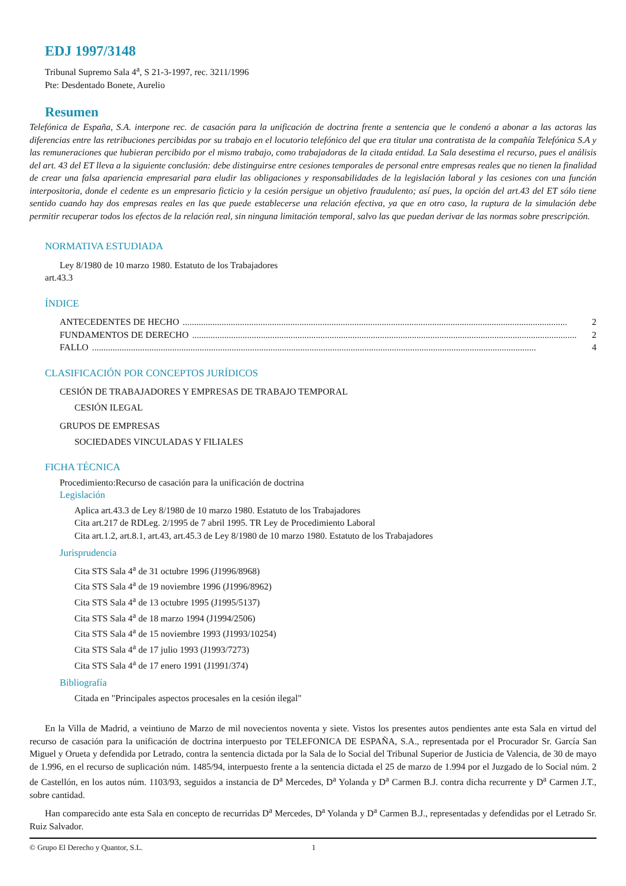EDJ 1997/3148
Tribunal Supremo Sala 4<sup>a</sup>, S 21-3-1997, rec. 3211/1996
Pte: Desdentado Bonete, Aurelio
Resumen
Telefónica de España, S.A. interpone rec. de casación para la unificación de doctrina frente a sentencia que le condenó a abonar a las actoras las diferencias entre las retribuciones percibidas por su trabajo en el locutorio telefónico del que era titular una contratista de la compañía Telefónica S.A y las remuneraciones que hubieran percibido por el mismo trabajo, como trabajadoras de la citada entidad. La Sala desestima el recurso, pues el análisis del art. 43 del ET lleva a la siguiente conclusión: debe distinguirse entre cesiones temporales de personal entre empresas reales que no tienen la finalidad de crear una falsa apariencia empresarial para eludir las obligaciones y responsabilidades de la legislación laboral y las cesiones con una función interpositoria, donde el cedente es un empresario ficticio y la cesión persigue un objetivo fraudulento; así pues, la opción del art.43 del ET sólo tiene sentido cuando hay dos empresas reales en las que puede establecerse una relación efectiva, ya que en otro caso, la ruptura de la simulación debe permitir recuperar todos los efectos de la relación real, sin ninguna limitación temporal, salvo las que puedan derivar de las normas sobre prescripción.
NORMATIVA ESTUDIADA
Ley 8/1980 de 10 marzo 1980. Estatuto de los Trabajadores
art.43.3
ÍNDICE
ANTECEDENTES DE HECHO........................................................................................................................................................................ 2
FUNDAMENTOS DE DERECHO........................................................................................................................................................................ 2
FALLO.................................................................................................................................................................................................. 4
CLASIFICACIÓN POR CONCEPTOS JURÍDICOS
CESIÓN DE TRABAJADORES Y EMPRESAS DE TRABAJO TEMPORAL
CESIÓN ILEGAL
GRUPOS DE EMPRESAS
SOCIEDADES VINCULADAS Y FILIALES
FICHA TÉCNICA
Procedimiento:Recurso de casación para la unificación de doctrina
Legislación
Aplica art.43.3 de Ley 8/1980 de 10 marzo 1980. Estatuto de los Trabajadores
Cita art.217 de RDLeg. 2/1995 de 7 abril 1995. TR Ley de Procedimiento Laboral
Cita art.1.2, art.8.1, art.43, art.45.3 de Ley 8/1980 de 10 marzo 1980. Estatuto de los Trabajadores
Jurisprudencia
Cita STS Sala 4<sup>a</sup> de 31 octubre 1996 (J1996/8968)
Cita STS Sala 4<sup>a</sup> de 19 noviembre 1996 (J1996/8962)
Cita STS Sala 4<sup>a</sup> de 13 octubre 1995 (J1995/5137)
Cita STS Sala 4<sup>a</sup> de 18 marzo 1994 (J1994/2506)
Cita STS Sala 4<sup>a</sup> de 15 noviembre 1993 (J1993/10254)
Cita STS Sala 4<sup>a</sup> de 17 julio 1993 (J1993/7273)
Cita STS Sala 4<sup>a</sup> de 17 enero 1991 (J1991/374)
Bibliografía
Citada en "Principales aspectos procesales en la cesión ilegal"
En la Villa de Madrid, a veintiuno de Marzo de mil novecientos noventa y siete. Vistos los presentes autos pendientes ante esta Sala en virtud del recurso de casación para la unificación de doctrina interpuesto por TELEFONICA DE ESPAÑA, S.A., representada por el Procurador Sr. García San Miguel y Orueta y defendida por Letrado, contra la sentencia dictada por la Sala de lo Social del Tribunal Superior de Justicia de Valencia, de 30 de mayo de 1.996, en el recurso de suplicación núm. 1485/94, interpuesto frente a la sentencia dictada el 25 de marzo de 1.994 por el Juzgado de lo Social núm. 2 de Castellón, en los autos núm. 1103/93, seguidos a instancia de D<sup>a</sup> Mercedes, D<sup>a</sup> Yolanda y D<sup>a</sup> Carmen B.J. contra dicha recurrente y D<sup>a</sup> Carmen J.T., sobre cantidad.
Han comparecido ante esta Sala en concepto de recurridas D<sup>a</sup> Mercedes, D<sup>a</sup> Yolanda y D<sup>a</sup> Carmen B.J., representadas y defendidas por el Letrado Sr. Ruiz Salvador.
© Grupo El Derecho y Quantor, S.L. 1